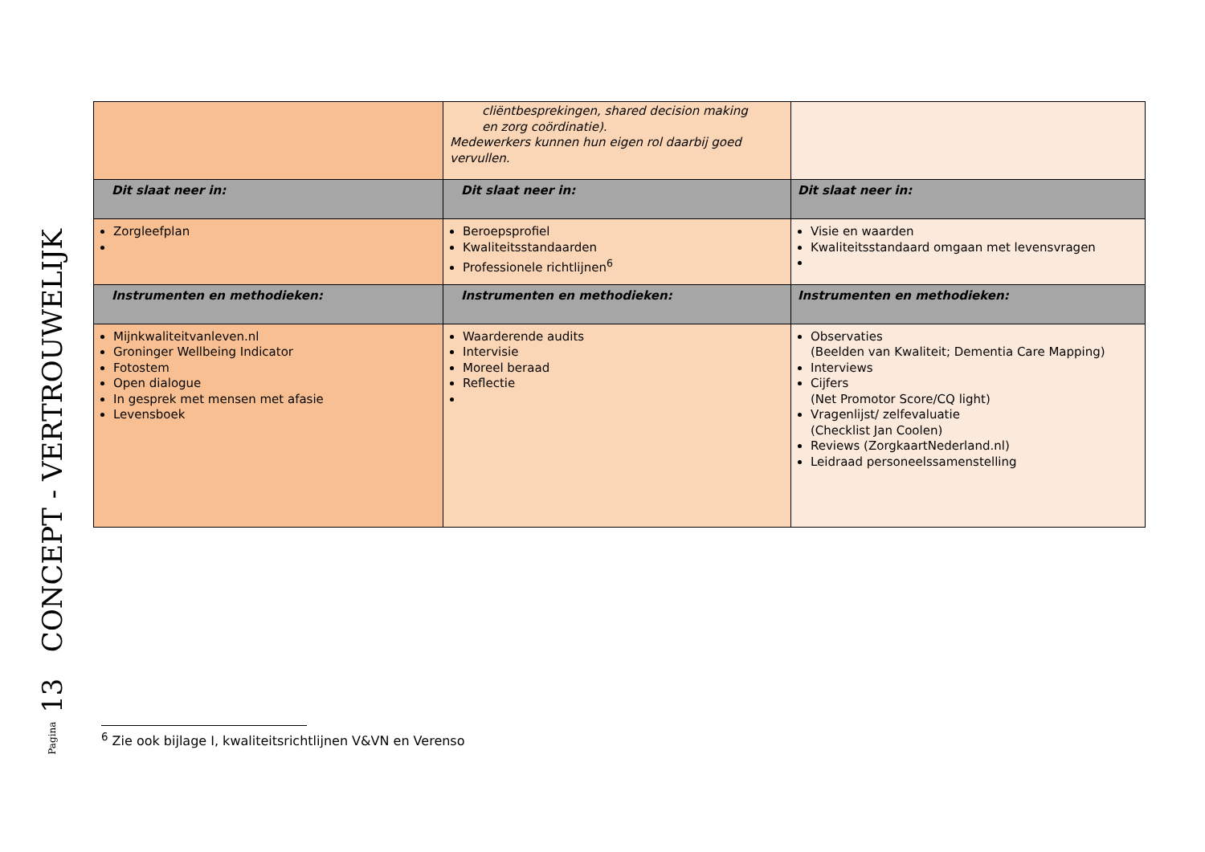Pagina 13 CONCEPT - VERTROUWELIJK
| | cliëntbesprekingen, shared decision making en zorg coördinatie). Medewerkers kunnen hun eigen rol daarbij goed vervullen. | |
| Dit slaat neer in: | Dit slaat neer in: | Dit slaat neer in: |
| Zorgleefplan | Beroepsprofiel Kwaliteitsstandaarden Professionele richtlijnen<sup>6</sup> | Visie en waarden Kwaliteitsstandaard omgaan met levensvragen |
| Instrumenten en methodieken: | Instrumenten en methodieken: | Instrumenten en methodieken: |
| Mijnkwaliteitvanleven.nl Groninger Wellbeing Indicator Fotostem Open dialogue In gesprek met mensen met afasie Levensboek | Waarderende audits Intervisie Moreel beraad Reflectie | Observaties (Beelden van Kwaliteit; Dementia Care Mapping) Interviews Cijfers (Net Promotor Score/CQ light) Vragenlijst/ zelfevaluatie (Checklist Jan Coolen) Reviews (ZorgkaartNederland.nl) Leidraad personeelssamenstelling |
<sup>6</sup> Zie ook bijlage I, kwaliteitsrichtlijnen V&VN en Verenso